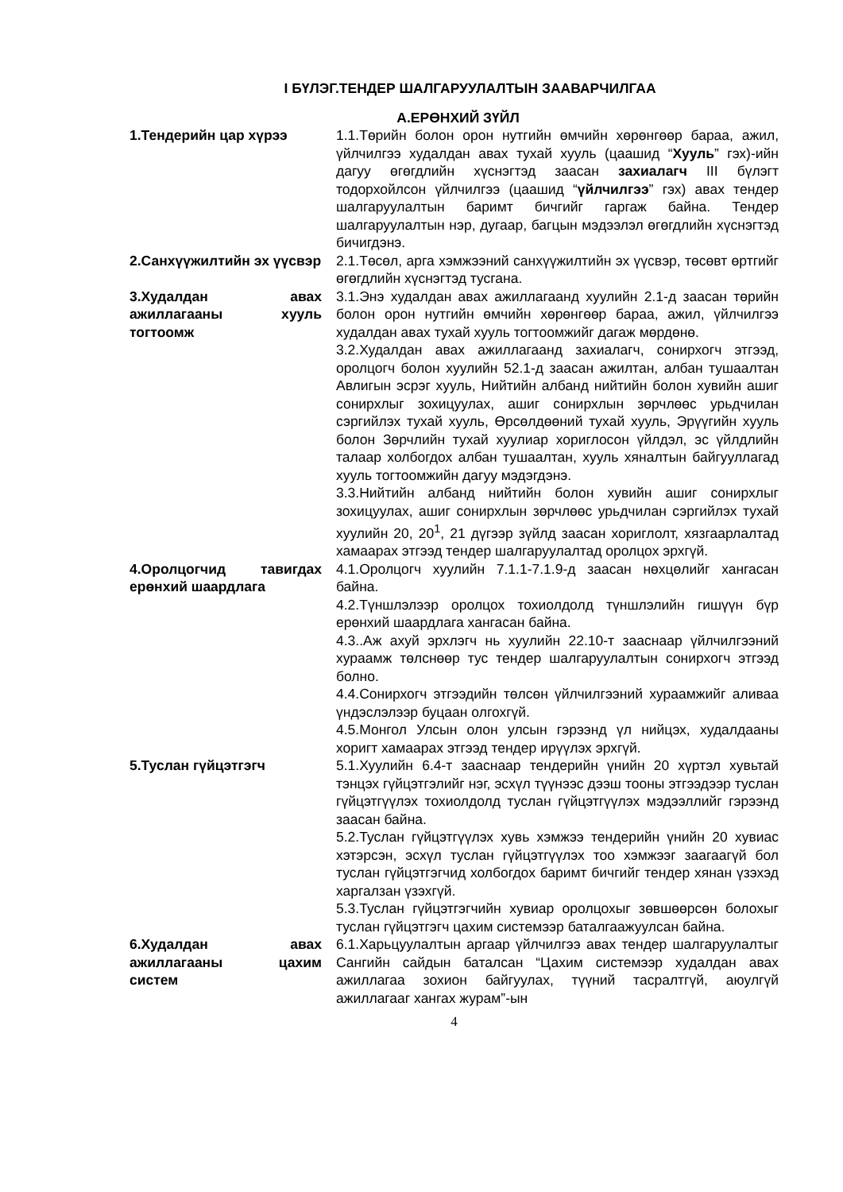I БҮЛЭГ.ТЕНДЕР ШАЛГАРУУЛАЛТЫН ЗААВАРЧИЛГАА
А.ЕРӨНХИЙ ЗҮЙЛ
1.Тендерийн цар хүрээ 1.1.Төрийн болон орон нутгийн өмчийн хөрөнгөөр бараа, ажил, үйлчилгээ худалдан авах тухай хууль (цаашид “Хууль” гэх)-ийн дагуу өгөгдлийн хүснэгтэд заасан захиалагч III бүлэгт тодорхойлсон үйлчилгээ (цаашид “үйлчилгээ” гэх) авах тендер шалгаруулалтын баримт бичгийг гаргаж байна. Тендер шалгаруулалтын нэр, дугаар, багцын мэдээлэл өгөгдлийн хүснэгтэд бичигдэнэ.
2.Санхүүжилтийн эх үүсвэр
2.1.Төсөл, арга хэмжээний санхүүжилтийн эх үүсвэр, төсөвт өртгийг өгөгдлийн хүснэгтэд тусгана.
3.Худалдан авах ажиллагааны хууль тогтоомж
3.1.Энэ худалдан авах ажиллагаанд хуулийн 2.1-д заасан төрийн болон орон нутгийн өмчийн хөрөнгөөр бараа, ажил, үйлчилгээ худалдан авах тухай хууль тогтоомжийг дагаж мөрдөнө.
3.2.Худалдан авах ажиллагаанд захиалагч, сонирхогч этгээд, оролцогч болон хуулийн 52.1-д заасан ажилтан, албан тушаалтан Авлигын эсрэг хууль, Нийтийн албанд нийтийн болон хувийн ашиг сонирхлыг зохицуулах, ашиг сонирхлын зөрчлөөс урьдчилан сэргийлэх тухай хууль, Өрсөлдөөний тухай хууль, Эрүүгийн хууль болон Зөрчлийн тухай хуулиар хориглосон үйлдэл, эс үйлдлийн талаар холбогдох албан тушаалтан, хууль хяналтын байгууллагад хууль тогтоомжийн дагуу мэдэгдэнэ.
3.3.Нийтийн албанд нийтийн болон хувийн ашиг сонирхлыг зохицуулах, ашиг сонирхлын зөрчлөөс урьдчилан сэргийлэх тухай хуулийн 20, 20<sup>1</sup>, 21 дүгээр зүйлд заасан хориглолт, хязгаарлалтад хамаарах этгээд тендер шалгаруулалтад оролцох эрхгүй.
4.Оролцогчид тавигдах ерөнхий шаардлага
4.1.Оролцогч хуулийн 7.1.1-7.1.9-д заасан нөхцөлийг хангасан байна.
4.2.Түншлэлээр оролцох тохиолдолд түншлэлийн гишүүн бүр ерөнхий шаардлага хангасан байна.
4.3..Аж ахуй эрхлэгч нь хуулийн 22.10-т зааснаар үйлчилгээний хураамж төлснөөр тус тендер шалгаруулалтын сонирхогч этгээд болно.
4.4.Сонирхогч этгээдийн төлсөн үйлчилгээний хураамжийг аливаа үндэслэлээр буцаан олгохгүй.
4.5.Монгол Улсын олон улсын гэрээнд үл нийцэх, худалдааны хоригт хамаарах этгээд тендер ирүүлэх эрхгүй.
5.Туслан гүйцэтгэгч 5.1.Хуулийн 6.4-т зааснаар тендерийн үнийн 20 хүртэл хувьтай тэнцэх гүйцэтгэлийг нэг, эсхүл түүнээс дээш тооны этгээдээр туслан гүйцэтгүүлэх тохиолдолд туслан гүйцэтгүүлэх мэдээллийг гэрээнд заасан байна.
5.2.Туслан гүйцэтгүүлэх хувь хэмжээ тендерийн үнийн 20 хувиас хэтэрсэн, эсхүл туслан гүйцэтгүүлэх тоо хэмжээг заагаагүй бол туслан гүйцэтгэгчид холбогдох баримт бичгийг тендер хянан үзэхэд харгалзан үзэхгүй.
5.3.Туслан гүйцэтгэгчийн хувиар оролцохыг зөвшөөрсөн болохыг туслан гүйцэтгэгч цахим системээр баталгаажуулсан байна.
6.Худалдан авах ажиллагааны цахим систем
6.1.Харьцуулалтын аргаар үйлчилгээ авах тендер шалгаруулалтыг Сангийн сайдын баталсан “Цахим системээр худалдан авах ажиллагаа зохион байгуулах, түүний тасралтгүй, аюулгүй ажиллагааг хангах журам”-ын
4